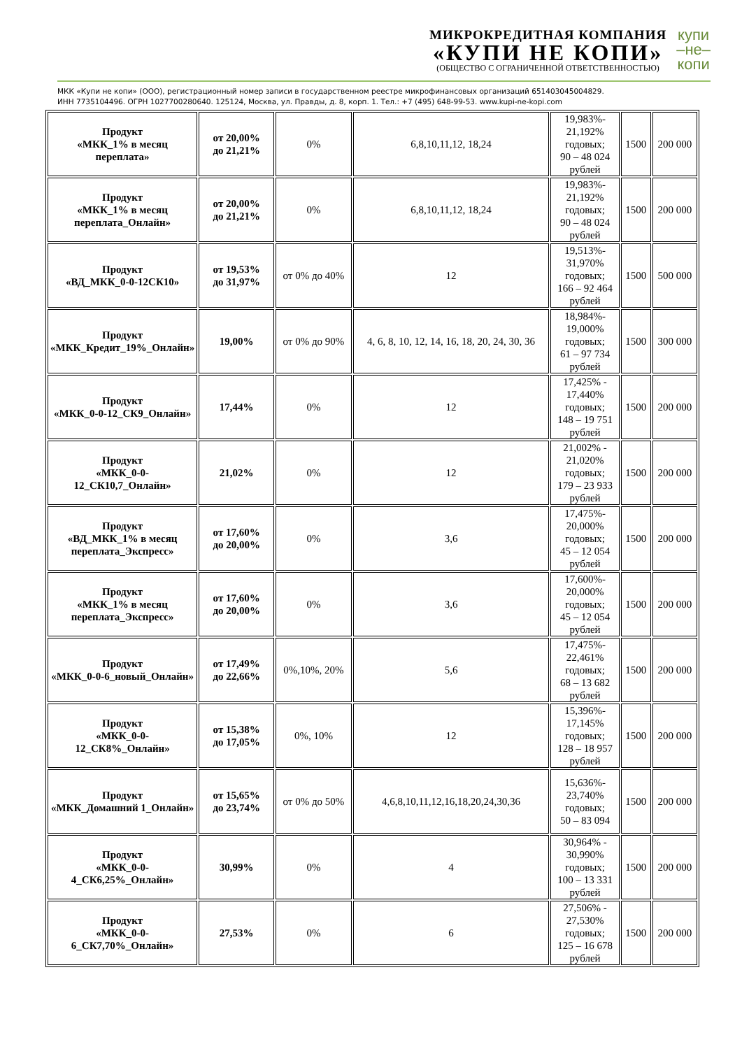МИКРОКРЕДИТНАЯ КОМПАНИЯ
«КУПИ НЕ КОПИ»
(ОБЩЕСТВО С ОГРАНИЧЕННОЙ ОТВЕТСТВЕННОСТЬЮ)
купи
–не–
копи
МКК «Купи не копи» (ООО), регистрационный номер записи в государственном реестре микрофинансовых организаций 651403045004829.
ИНН 7735104496. ОГРН 1027700280640. 125124, Москва, ул. Правды, д. 8, корп. 1. Тел.: +7 (495) 648-99-53. www.kupi-ne-kopi.com
| Продукт «МКК_1% в месяц переплата» | от 20,00% до 21,21% | 0% | 6,8,10,11,12, 18,24 | 19,983%- 21,192% годовых; 90 – 48 024 рублей | 1500 | 200 000 |
| Продукт «МКК_1% в месяц переплата_Онлайн» | от 20,00% до 21,21% | 0% | 6,8,10,11,12, 18,24 | 19,983%- 21,192% годовых; 90 – 48 024 рублей | 1500 | 200 000 |
| Продукт «ВД_МКК_0-0-12СК10» | от 19,53% до 31,97% | от 0% до 40% | 12 | 19,513%- 31,970% годовых; 166 – 92 464 рублей | 1500 | 500 000 |
| Продукт «МКК_Кредит_19%_Онлайн» | 19,00% | от 0% до 90% | 4, 6, 8, 10, 12, 14, 16, 18, 20, 24, 30, 36 | 18,984%- 19,000% годовых; 61 – 97 734 рублей | 1500 | 300 000 |
| Продукт «МКК_0-0-12_СК9_Онлайн» | 17,44% | 0% | 12 | 17,425% - 17,440% годовых; 148 – 19 751 рублей | 1500 | 200 000 |
| Продукт «МКК_0-0-12_СК10,7_Онлайн» | 21,02% | 0% | 12 | 21,002% - 21,020% годовых; 179 – 23 933 рублей | 1500 | 200 000 |
| Продукт «ВД_МКК_1% в месяц переплата_Экспресс» | от 17,60% до 20,00% | 0% | 3,6 | 17,475%- 20,000% годовых; 45 – 12 054 рублей | 1500 | 200 000 |
| Продукт «МКК_1% в месяц переплата_Экспресс» | от 17,60% до 20,00% | 0% | 3,6 | 17,600%- 20,000% годовых; 45 – 12 054 рублей | 1500 | 200 000 |
| Продукт «МКК_0-0-6_новый_Онлайн» | от 17,49% до 22,66% | 0%,10%, 20% | 5,6 | 17,475%- 22,461% годовых; 68 – 13 682 рублей | 1500 | 200 000 |
| Продукт «МКК_0-0-12_СК8%_Онлайн» | от 15,38% до 17,05% | 0%, 10% | 12 | 15,396%- 17,145% годовых; 128 – 18 957 рублей | 1500 | 200 000 |
| Продукт «МКК_Домашний 1_Онлайн» | от 15,65% до 23,74% | от 0% до 50% | 4,6,8,10,11,12,16,18,20,24,30,36 | 15,636%- 23,740% годовых; 50 – 83 094 | 1500 | 200 000 |
| Продукт «МКК_0-0-4_СК6,25%_Онлайн» | 30,99% | 0% | 4 | 30,964% - 30,990% годовых; 100 – 13 331 рублей | 1500 | 200 000 |
| Продукт «МКК_0-0-6_СК7,70%_Онлайн» | 27,53% | 0% | 6 | 27,506% - 27,530% годовых; 125 – 16 678 рублей | 1500 | 200 000 |